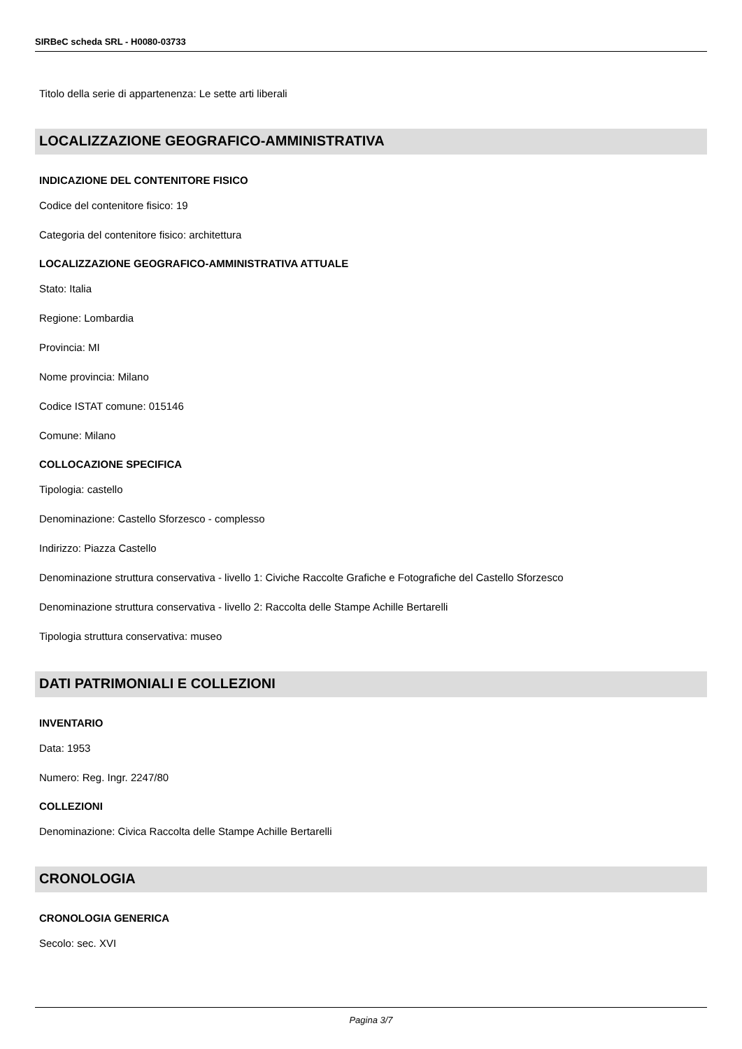SIRBeC scheda SRL - H0080-03733
Titolo della serie di appartenenza: Le sette arti liberali
LOCALIZZAZIONE GEOGRAFICO-AMMINISTRATIVA
INDICAZIONE DEL CONTENITORE FISICO
Codice del contenitore fisico: 19
Categoria del contenitore fisico: architettura
LOCALIZZAZIONE GEOGRAFICO-AMMINISTRATIVA ATTUALE
Stato: Italia
Regione: Lombardia
Provincia: MI
Nome provincia: Milano
Codice ISTAT comune: 015146
Comune: Milano
COLLOCAZIONE SPECIFICA
Tipologia: castello
Denominazione: Castello Sforzesco - complesso
Indirizzo: Piazza Castello
Denominazione struttura conservativa - livello 1: Civiche Raccolte Grafiche e Fotografiche del Castello Sforzesco
Denominazione struttura conservativa - livello 2: Raccolta delle Stampe Achille Bertarelli
Tipologia struttura conservativa: museo
DATI PATRIMONIALI E COLLEZIONI
INVENTARIO
Data: 1953
Numero: Reg. Ingr. 2247/80
COLLEZIONI
Denominazione: Civica Raccolta delle Stampe Achille Bertarelli
CRONOLOGIA
CRONOLOGIA GENERICA
Secolo: sec. XVI
Pagina 3/7